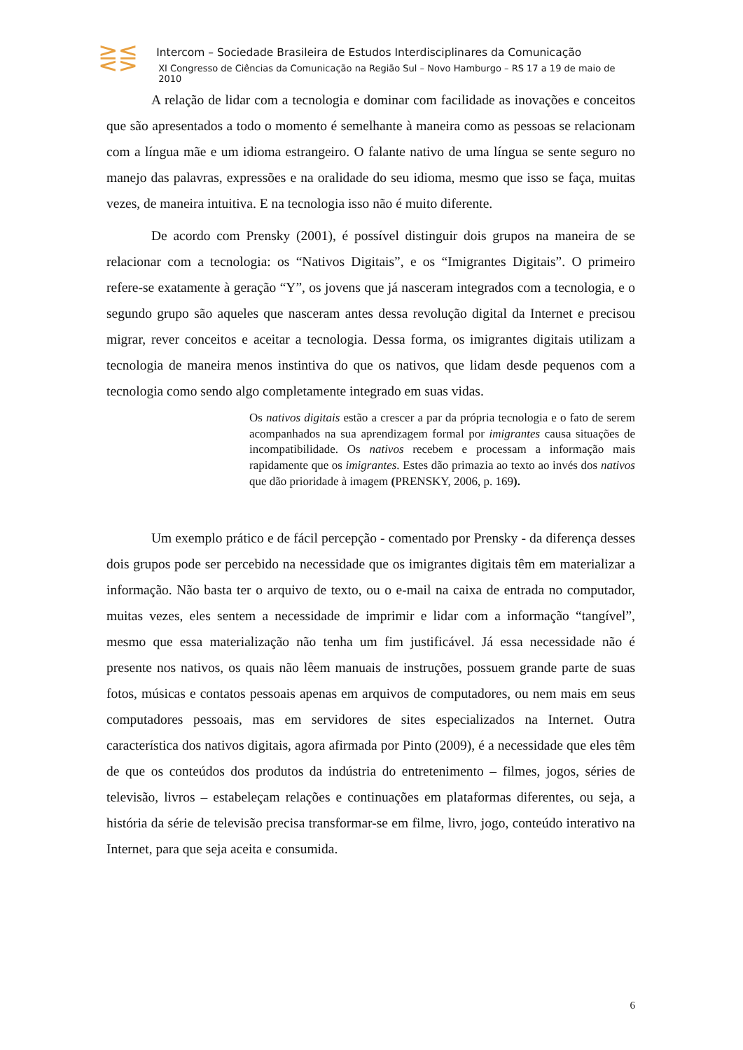⋛⋚
Intercom – Sociedade Brasileira de Estudos Interdisciplinares da Comunicação
XI Congresso de Ciências da Comunicação na Região Sul – Novo Hamburgo – RS 17 a 19 de maio de 2010
A relação de lidar com a tecnologia e dominar com facilidade as inovações e conceitos que são apresentados a todo o momento é semelhante à maneira como as pessoas se relacionam com a língua mãe e um idioma estrangeiro. O falante nativo de uma língua se sente seguro no manejo das palavras, expressões e na oralidade do seu idioma, mesmo que isso se faça, muitas vezes, de maneira intuitiva. E na tecnologia isso não é muito diferente.
De acordo com Prensky (2001), é possível distinguir dois grupos na maneira de se relacionar com a tecnologia: os “Nativos Digitais”, e os “Imigrantes Digitais”. O primeiro refere-se exatamente à geração “Y”, os jovens que já nasceram integrados com a tecnologia, e o segundo grupo são aqueles que nasceram antes dessa revolução digital da Internet e precisou migrar, rever conceitos e aceitar a tecnologia. Dessa forma, os imigrantes digitais utilizam a tecnologia de maneira menos instintiva do que os nativos, que lidam desde pequenos com a tecnologia como sendo algo completamente integrado em suas vidas.
Os nativos digitais estão a crescer a par da própria tecnologia e o fato de serem acompanhados na sua aprendizagem formal por imigrantes causa situações de incompatibilidade. Os nativos recebem e processam a informação mais rapidamente que os imigrantes. Estes dão primazia ao texto ao invés dos nativos que dão prioridade à imagem (PRENSKY, 2006, p. 169).
Um exemplo prático e de fácil percepção - comentado por Prensky - da diferença desses dois grupos pode ser percebido na necessidade que os imigrantes digitais têm em materializar a informação. Não basta ter o arquivo de texto, ou o e-mail na caixa de entrada no computador, muitas vezes, eles sentem a necessidade de imprimir e lidar com a informação “tangível”, mesmo que essa materialização não tenha um fim justificável. Já essa necessidade não é presente nos nativos, os quais não lêem manuais de instruções, possuem grande parte de suas fotos, músicas e contatos pessoais apenas em arquivos de computadores, ou nem mais em seus computadores pessoais, mas em servidores de sites especializados na Internet. Outra característica dos nativos digitais, agora afirmada por Pinto (2009), é a necessidade que eles têm de que os conteúdos dos produtos da indústria do entretenimento – filmes, jogos, séries de televisão, livros – estabeleçam relações e continuações em plataformas diferentes, ou seja, a história da série de televisão precisa transformar-se em filme, livro, jogo, conteúdo interativo na Internet, para que seja aceita e consumida.
6